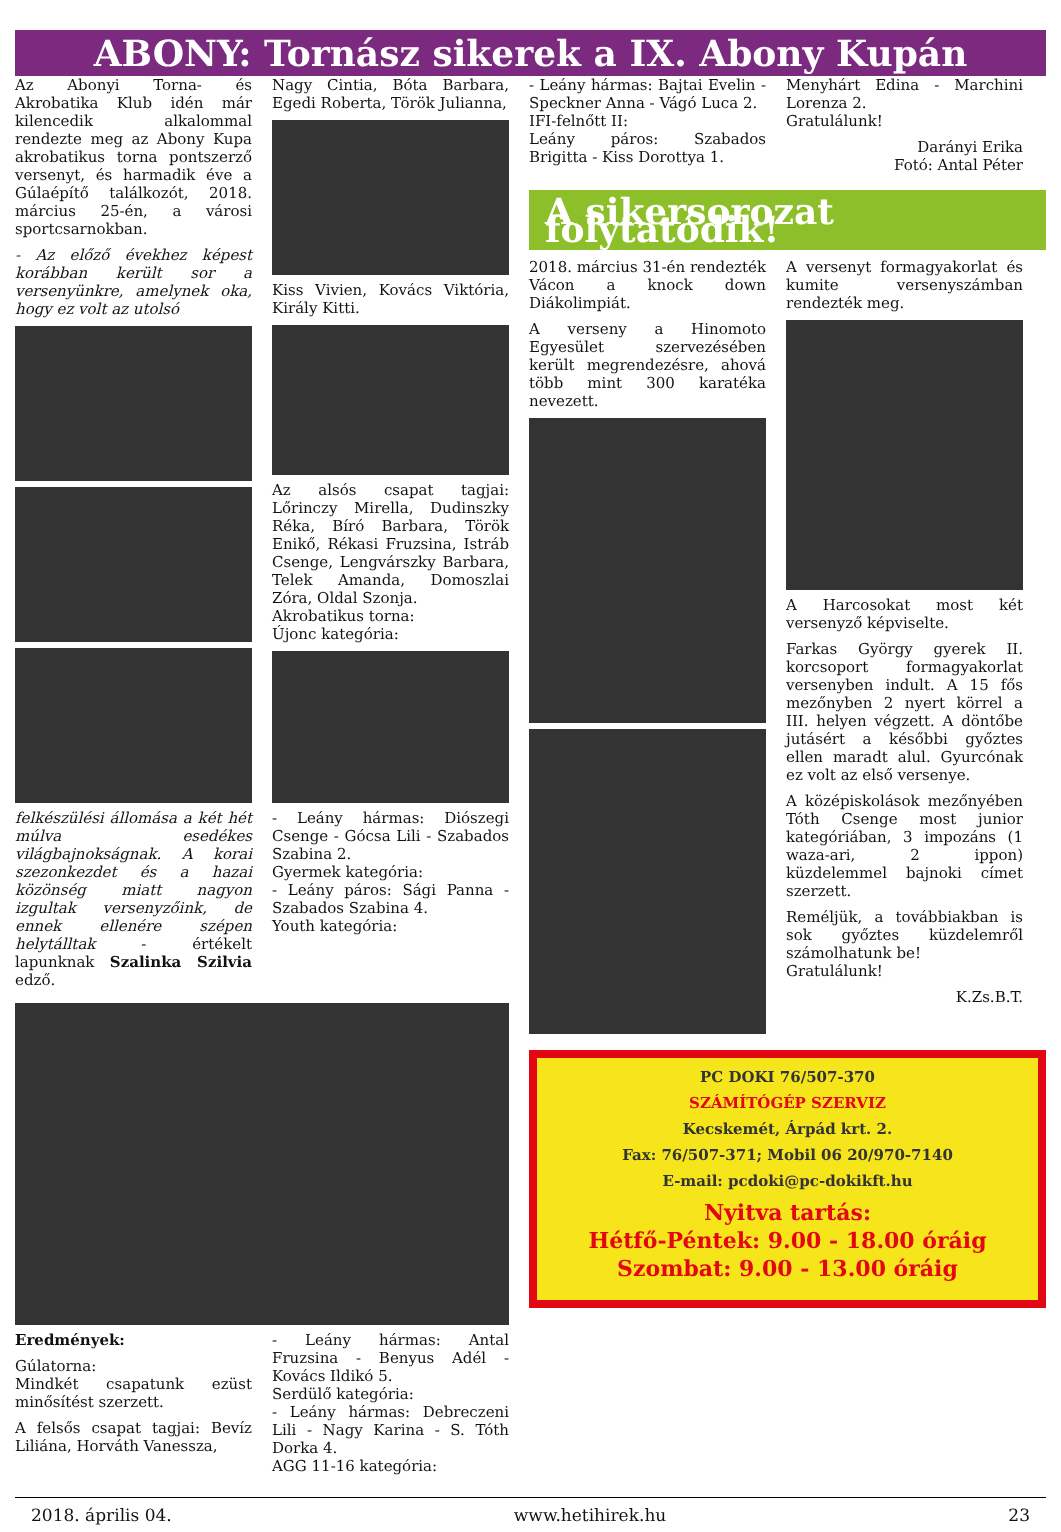ABONY: Tornász sikerek a IX. Abony Kupán
Az Abonyi Torna- és Akrobatika Klub idén már kilencedik alkalommal rendezte meg az Abony Kupa akrobatikus torna pontszerző versenyt, és harmadik éve a Gúlaépítő találkozót, 2018. március 25-én, a városi sportcsarnokban.
- Az előző évekhez képest korábban került sor a versenyünkre, amelynek oka, hogy ez volt az utolsó
felkészülési állomása a két hét múlva esedékes világbajnokságnak. A korai szezonkezdet és a hazai közönség miatt nagyon izgultak versenyzőink, de ennek ellenére szépen helytálltak - értékelt lapunknak Szalinka Szilvia edző.
Nagy Cintia, Bóta Barbara, Egedi Roberta, Török Julianna,
Kiss Vivien, Kovács Viktória, Király Kitti.
Az alsós csapat tagjai: Lőrinczy Mirella, Dudinszky Réka, Bíró Barbara, Török Enikő, Rékasi Fruzsina, Istráb Csenge, Lengvárszky Barbara, Telek Amanda, Domoszlai Zóra, Oldal Szonja.
Akrobatikus torna:
Újonc kategória:
- Leány hármas: Diószegi Csenge - Gócsa Lili - Szabados Szabina 2.
Gyermek kategória:
- Leány páros: Sági Panna - Szabados Szabina 4.
Youth kategória:
Eredmények:
Gúlatorna:
Mindkét csapatunk ezüst minősítést szerzett.
A felsős csapat tagjai: Bevíz Liliána, Horváth Vanessza,
- Leány hármas: Antal Fruzsina - Benyus Adél - Kovács Ildikó 5.
Serdülő kategória:
- Leány hármas: Debreczeni Lili - Nagy Karina - S. Tóth Dorka 4.
AGG 11-16 kategória:
- Leány hármas: Bajtai Evelin - Speckner Anna - Vágó Luca 2.
IFI-felnőtt II:
Leány páros: Szabados Brigitta - Kiss Dorottya 1.
Menyhárt Edina - Marchini Lorenza 2.
Gratulálunk!
Darányi Erika
Fotó: Antal Péter
A sikersorozat folytatódik!
2018. március 31-én rendezték Vácon a knock down Diákolimpiát.
A verseny a Hinomoto Egyesület szervezésében került megrendezésre, ahová több mint 300 karatéka nevezett.
A versenyt formagyakorlat és kumite versenyszámban rendezték meg.
A Harcosokat most két versenyző képviselte.
Farkas György gyerek II. korcsoport formagyakorlat versenyben indult. A 15 fős mezőnyben 2 nyert körrel a III. helyen végzett. A döntőbe jutásért a későbbi győztes ellen maradt alul. Gyurcónak ez volt az első versenye.
A középiskolások mezőnyében Tóth Csenge most junior kategóriában, 3 impozáns (1 waza-ari, 2 ippon) küzdelemmel bajnoki címet szerzett.
Reméljük, a továbbiakban is sok győztes küzdelemről számolhatunk be!
Gratulálunk!
K.Zs.B.T.
PC DOKI 76/507-370
SZÁMÍTÓGÉP SZERVIZ
Kecskemét, Árpád krt. 2.
Fax: 76/507-371; Mobil 06 20/970-7140
E-mail: pcdoki@pc-dokikft.hu
Nyitva tartás:
Hétfő-Péntek: 9.00 - 18.00 óráig
Szombat: 9.00 - 13.00 óráig
2018. április 04. www.hetihirek.hu 23